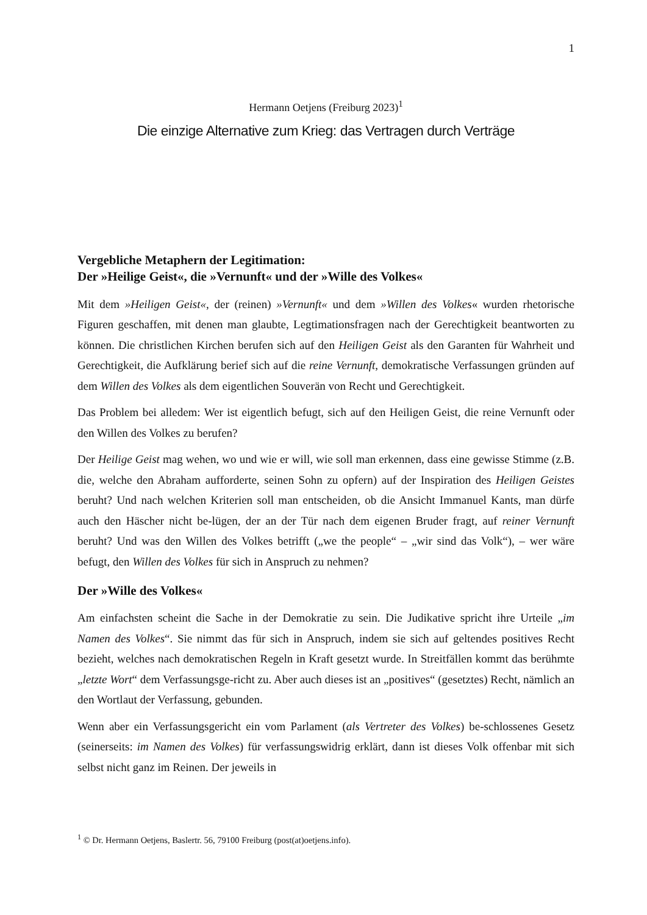1
Hermann Oetjens (Freiburg 2023)<sup>1</sup>
Die einzige Alternative zum Krieg: das Vertragen durch Verträge
Vergebliche Metaphern der Legitimation:
Der »Heilige Geist«, die »Vernunft« und der »Wille des Volkes«
Mit dem »Heiligen Geist«, der (reinen) »Vernunft« und dem »Willen des Volkes« wurden rhetorische Figuren geschaffen, mit denen man glaubte, Legtimationsfragen nach der Gerechtigkeit beantworten zu können. Die christlichen Kirchen berufen sich auf den Heiligen Geist als den Garanten für Wahrheit und Gerechtigkeit, die Aufklärung berief sich auf die reine Vernunft, demokratische Verfassungen gründen auf dem Willen des Volkes als dem eigentlichen Souverän von Recht und Gerechtigkeit.
Das Problem bei alledem: Wer ist eigentlich befugt, sich auf den Heiligen Geist, die reine Vernunft oder den Willen des Volkes zu berufen?
Der Heilige Geist mag wehen, wo und wie er will, wie soll man erkennen, dass eine gewisse Stimme (z.B. die, welche den Abraham aufforderte, seinen Sohn zu opfern) auf der Inspiration des Heiligen Geistes beruht? Und nach welchen Kriterien soll man entscheiden, ob die Ansicht Immanuel Kants, man dürfe auch den Häscher nicht be-lügen, der an der Tür nach dem eigenen Bruder fragt, auf reiner Vernunft beruht? Und was den Willen des Volkes betrifft („we the people“ – „wir sind das Volk“), – wer wäre befugt, den Willen des Volkes für sich in Anspruch zu nehmen?
Der »Wille des Volkes«
Am einfachsten scheint die Sache in der Demokratie zu sein. Die Judikative spricht ihre Urteile „im Namen des Volkes“. Sie nimmt das für sich in Anspruch, indem sie sich auf geltendes positives Recht bezieht, welches nach demokratischen Regeln in Kraft gesetzt wurde. In Streitfällen kommt das berühmte „letzte Wort“ dem Verfassungsge-richt zu. Aber auch dieses ist an „positives“ (gesetztes) Recht, nämlich an den Wortlaut der Verfassung, gebunden.
Wenn aber ein Verfassungsgericht ein vom Parlament (als Vertreter des Volkes) be-schlossenes Gesetz (seinerseits: im Namen des Volkes) für verfassungswidrig erklärt, dann ist dieses Volk offenbar mit sich selbst nicht ganz im Reinen. Der jeweils in
<sup>1</sup> © Dr. Hermann Oetjens, Baslertr. 56, 79100 Freiburg (post(at)oetjens.info).